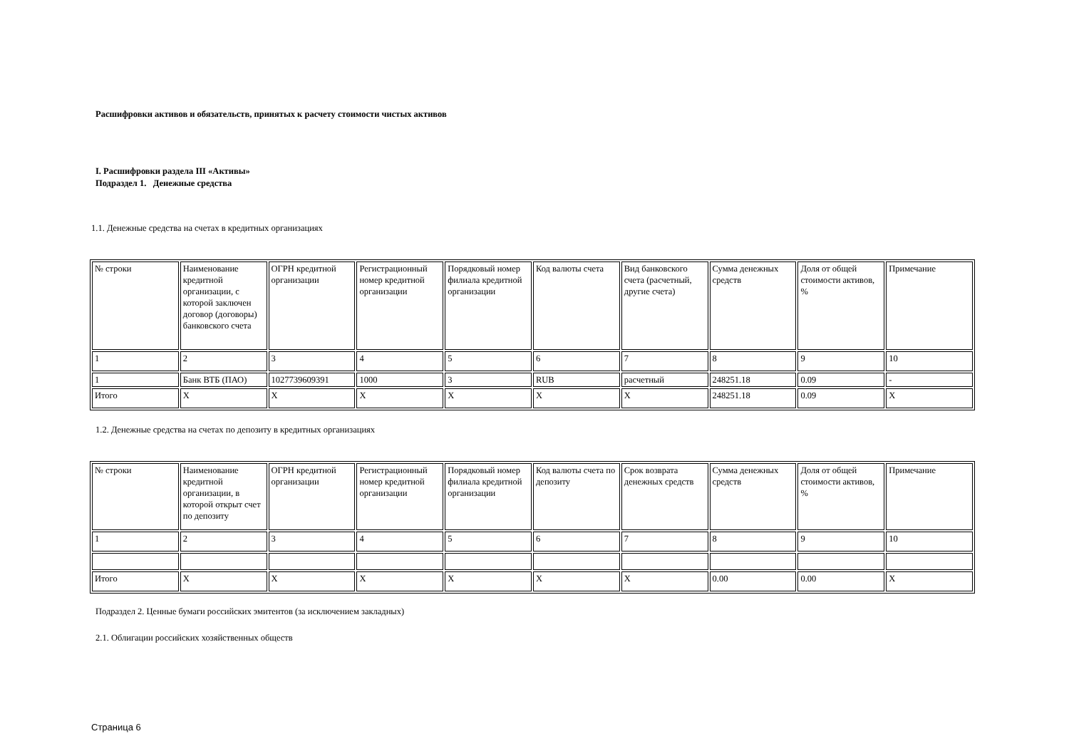Расшифровки активов и обязательств, принятых к расчету стоимости чистых активов
I. Расшифровки раздела III «Активы»
Подраздел 1. Денежные средства
1.1. Денежные средства на счетах в кредитных организациях
| № строки | Наименование кредитной организации, с которой заключен договор (договоры) банковского счета | ОГРН кредитной организации | Регистрационный номер кредитной организации | Порядковый номер филиала кредитной организации | Код валюты счета | Вид банковского счета (расчетный, другие счета) | Сумма денежных средств | Доля от общей стоимости активов, % | Примечание |
| 1 | 2 | 3 | 4 | 5 | 6 | 7 | 8 | 9 | 10 |
| 1 | Банк ВТБ (ПАО) | 1027739609391 | 1000 | 3 | RUB | расчетный | 248251.18 | 0.09 | - |
| Итого | X | X | X | X | X | X | 248251.18 | 0.09 | X |
1.2. Денежные средства на счетах по депозиту в кредитных организациях
| № строки | Наименование кредитной организации, в которой открыт счет по депозиту | ОГРН кредитной организации | Регистрационный номер кредитной организации | Порядковый номер филиала кредитной организации | Код валюты счета по депозиту | Срок возврата денежных средств | Сумма денежных средств | Доля от общей стоимости активов, % | Примечание |
| 1 | 2 | 3 | 4 | 5 | 6 | 7 | 8 | 9 | 10 |
| Итого | X | X | X | X | X | X | 0.00 | 0.00 | X |
Подраздел 2. Ценные бумаги российских эмитентов (за исключением закладных)
2.1. Облигации российских хозяйственных обществ
Страница 6